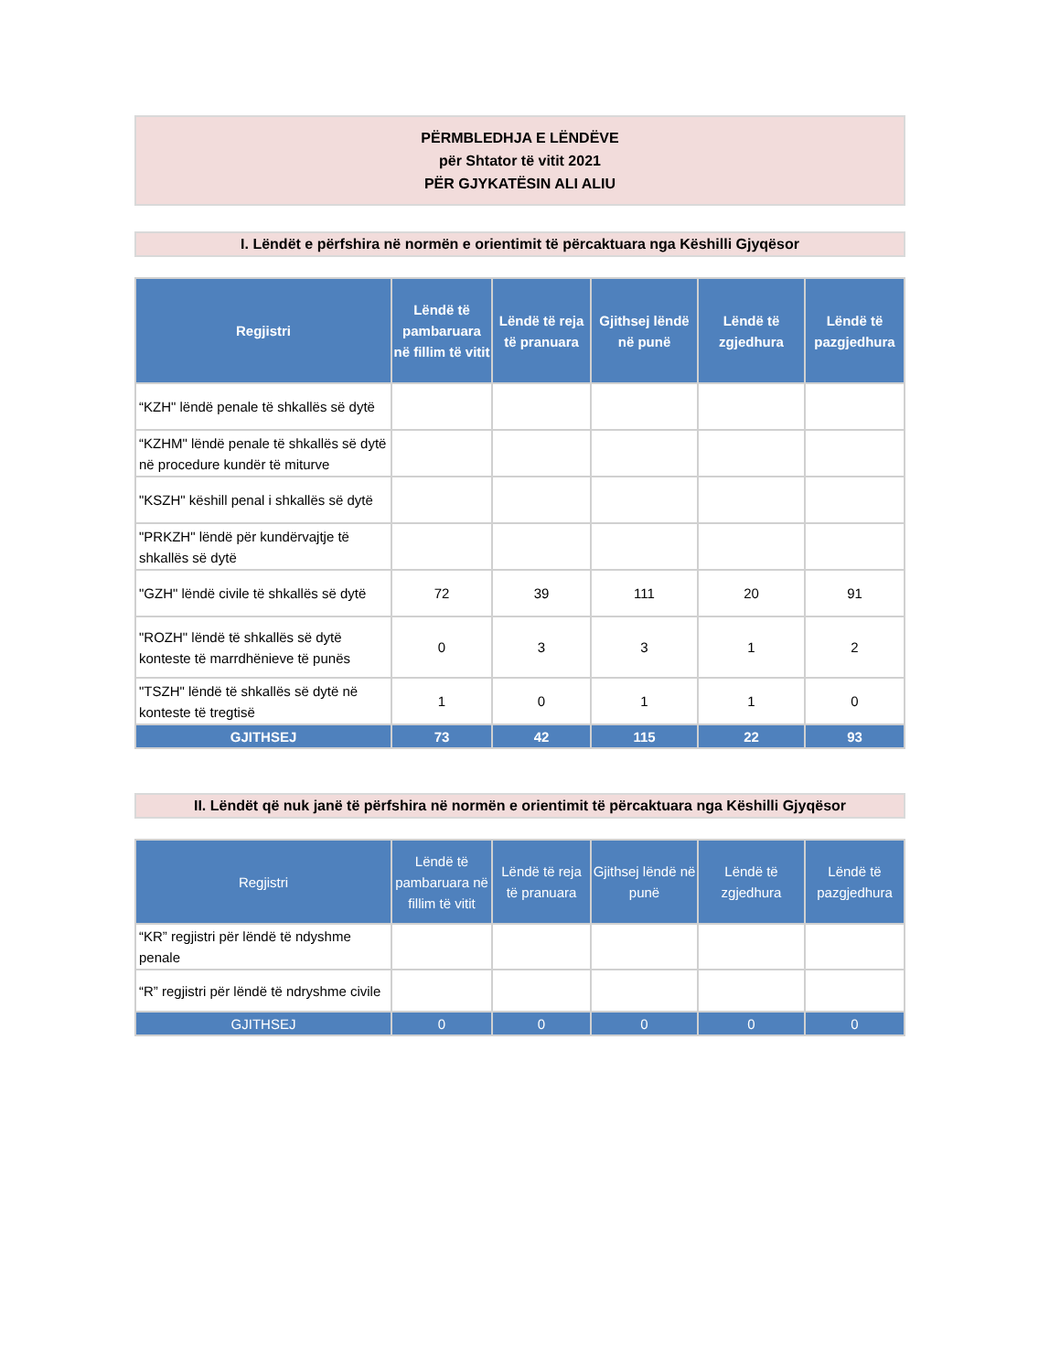PËRMBLEDHJA E LËNDËVE
për Shtator të vitit 2021
PËR GJYKATËSIN ALI ALIU
I. Lëndët e përfshira në normën e orientimit të përcaktuara nga Këshilli Gjyqësor
| Regjistri | Lëndë të pambaruara në fillim të vitit | Lëndë të reja të pranuara | Gjithsej lëndë në punë | Lëndë të zgjedhura | Lëndë të pazgjedhura |
| --- | --- | --- | --- | --- | --- |
| “KZH" lëndë penale të shkallës së dytë | | | | | |
| “KZHM" lëndë penale të shkallës së dytë në procedure kundër të miturve | | | | | |
| "KSZH" këshill penal i shkallës së dytë | | | | | |
| "PRKZH" lëndë për kundërvajtje të shkallës së dytë | | | | | |
| "GZH" lëndë civile të shkallës së dytë | 72 | 39 | 111 | 20 | 91 |
| "ROZH" lëndë të shkallës së dytë konteste të marrdhënieve të punës | 0 | 3 | 3 | 1 | 2 |
| "TSZH" lëndë të shkallës së dytë në konteste të tregtisë | 1 | 0 | 1 | 1 | 0 |
| GJITHSEJ | 73 | 42 | 115 | 22 | 93 |
II. Lëndët që nuk janë të përfshira në normën e orientimit të përcaktuara nga Këshilli Gjyqësor
| Regjistri | Lëndë të pambaruara në fillim të vitit | Lëndë të reja të pranuara | Gjithsej lëndë në punë | Lëndë të zgjedhura | Lëndë të pazgjedhura |
| --- | --- | --- | --- | --- | --- |
| “KR” regjistri për lëndë të ndyshme penale | | | | | |
| “R” regjistri për lëndë të ndryshme civile | | | | | |
| GJITHSEJ | 0 | 0 | 0 | 0 | 0 |